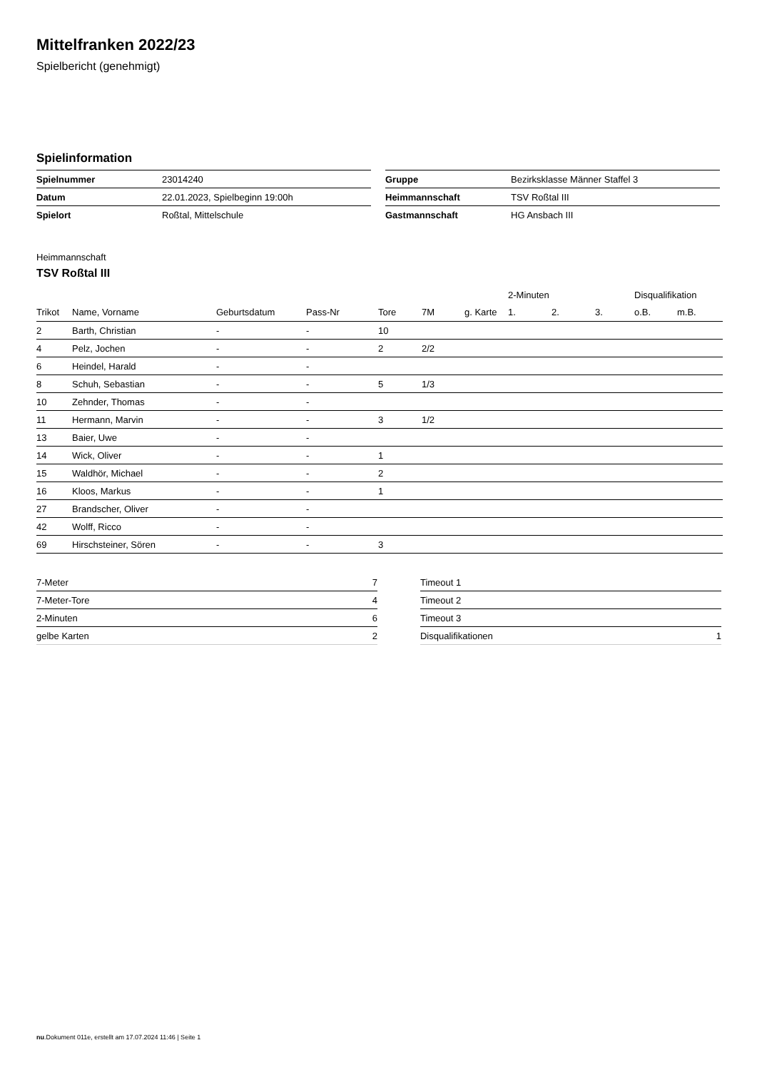Mittelfranken 2022/23
Spielbericht (genehmigt)
Spielinformation
| Spielnummer | 23014240 |
| Datum | 22.01.2023, Spielbeginn 19:00h |
| Spielort | Roßtal, Mittelschule |
| Gruppe | Bezirksklasse Männer Staffel 3 |
| Heimmannschaft | TSV Roßtal III |
| Gastmannschaft | HG Ansbach III |
Heimmannschaft
TSV Roßtal III
| | | | | | | | 2-Minuten | | | Disqualifikation | |
| --- | --- | --- | --- | --- | --- | --- | --- | --- | --- | --- | --- |
| Trikot | Name, Vorname | Geburtsdatum | Pass-Nr | Tore | 7M | g. Karte | 1. | 2. | 3. | o.B. | m.B. |
| 2 | Barth, Christian | - | - | 10 | | | | | | | |
| 4 | Pelz, Jochen | - | - | 2 | 2/2 | | | | | | |
| 6 | Heindel, Harald | - | - | | | | | | | | |
| 8 | Schuh, Sebastian | - | - | 5 | 1/3 | | | | | | |
| 10 | Zehnder, Thomas | - | - | | | | | | | | |
| 11 | Hermann, Marvin | - | - | 3 | 1/2 | | | | | | |
| 13 | Baier, Uwe | - | - | | | | | | | | |
| 14 | Wick, Oliver | - | - | 1 | | | | | | | |
| 15 | Waldhör, Michael | - | - | 2 | | | | | | | |
| 16 | Kloos, Markus | - | - | 1 | | | | | | | |
| 27 | Brandscher, Oliver | - | - | | | | | | | | |
| 42 | Wolff, Ricco | - | - | | | | | | | | |
| 69 | Hirschsteiner, Sören | - | - | 3 | | | | | | | |
| 7-Meter | 7 |
| 7-Meter-Tore | 4 |
| 2-Minuten | 6 |
| gelbe Karten | 2 |
| Timeout 1 | |
| Timeout 2 | |
| Timeout 3 | |
| Disqualifikationen | 1 |
nu.Dokument 011e, erstellt am 17.07.2024 11:46 | Seite 1